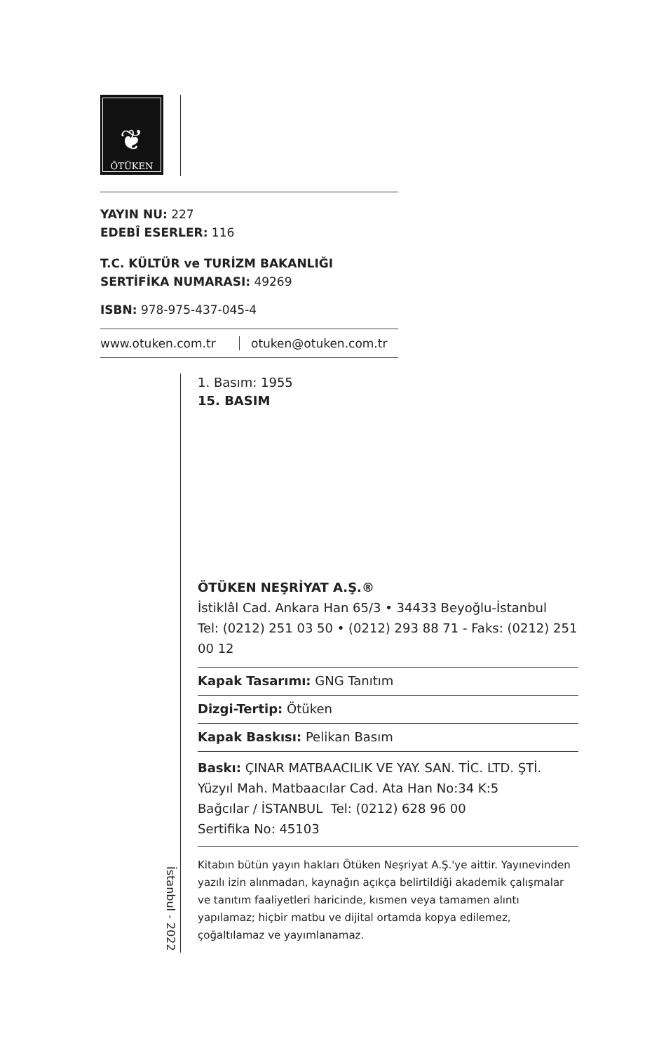❦
ÖTÜKEN
YAYIN NU: 227
EDEBÎ ESERLER: 116
T.C. KÜLTÜR ve TURİZM BAKANLIĞI
SERTİFİKA NUMARASI: 49269
ISBN: 978-975-437-045-4
www.otuken.com.tr otuken@otuken.com.tr
İstanbul - 2022
1. Basım: 1955
15. BASIM
ÖTÜKEN NEŞRİYAT A.Ş.®
İstiklâl Cad. Ankara Han 65/3 • 34433 Beyoğlu-İstanbul
Tel: (0212) 251 03 50 • (0212) 293 88 71 - Faks: (0212) 251 00 12
Kapak Tasarımı: GNG Tanıtım
Dizgi-Tertip: Ötüken
Kapak Baskısı: Pelikan Basım
Baskı: ÇINAR MATBAACILIK VE YAY. SAN. TİC. LTD. ŞTİ.
Yüzyıl Mah. Matbaacılar Cad. Ata Han No:34 K:5
Bağcılar / İSTANBUL Tel: (0212) 628 96 00
Sertifika No: 45103
Kitabın bütün yayın hakları Ötüken Neşriyat A.Ş.'ye aittir. Yayınevinden yazılı izin alınmadan, kaynağın açıkça belirtildiği akademik çalışmalar ve tanıtım faaliyetleri haricinde, kısmen veya tamamen alıntı yapılamaz; hiçbir matbu ve dijital ortamda kopya edilemez, çoğaltılamaz ve yayımlanamaz.